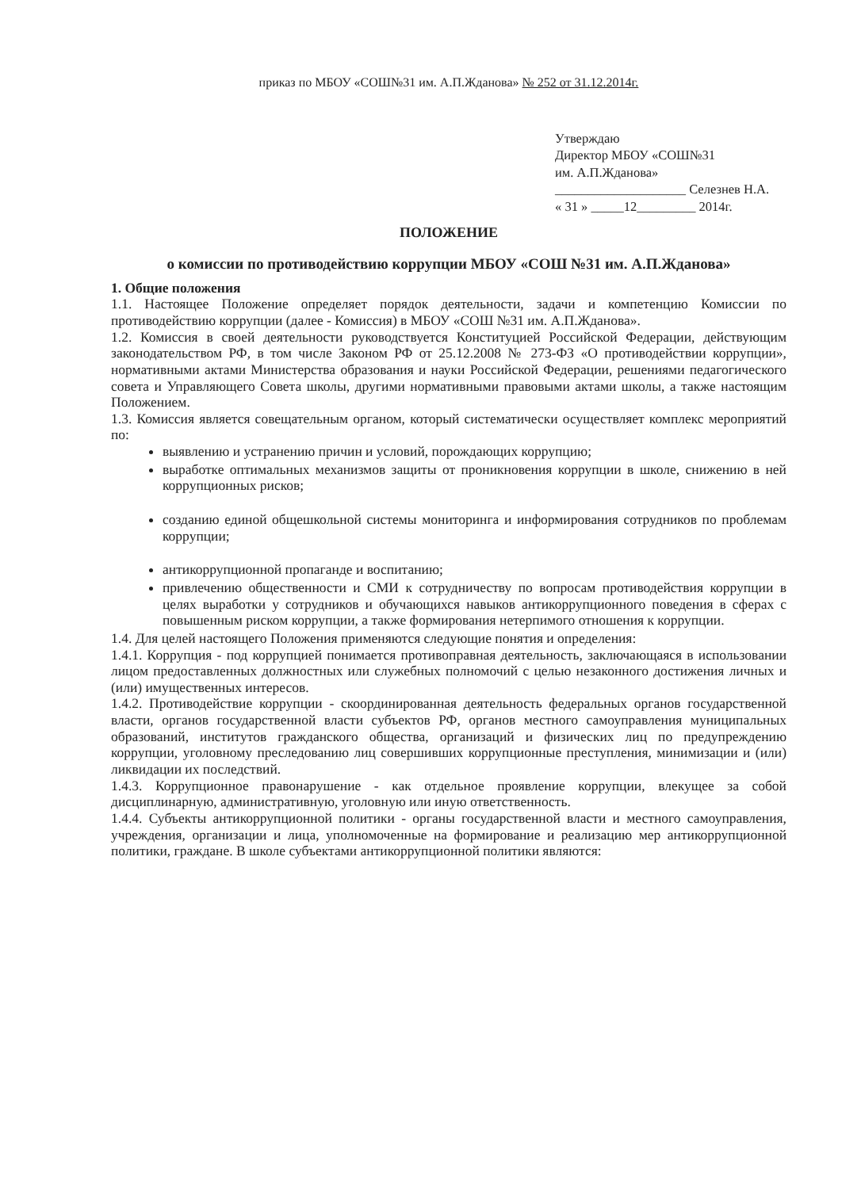приказ по МБОУ «СОШ№31 им. А.П.Жданова» № 252 от 31.12.2014г.
Утверждаю
Директор МБОУ «СОШ№31
им. А.П.Жданова»
____________________ Селезнев Н.А.
« 31 » _____12_________ 2014г.
ПОЛОЖЕНИЕ
о комиссии по противодействию коррупции МБОУ «СОШ №31 им. А.П.Жданова»
1. Общие положения
1.1. Настоящее Положение определяет порядок деятельности, задачи и компетенцию Комиссии по противодействию коррупции (далее - Комиссия) в МБОУ «СОШ №31 им. А.П.Жданова».
1.2. Комиссия в своей деятельности руководствуется Конституцией Российской Федерации, действующим законодательством РФ, в том числе Законом РФ от 25.12.2008 № 273-ФЗ «О противодействии коррупции», нормативными актами Министерства образования и науки Российской Федерации, решениями педагогического совета и Управляющего Совета школы, другими нормативными правовыми актами школы, а также настоящим Положением.
1.3. Комиссия является совещательным органом, который систематически осуществляет комплекс мероприятий по:
выявлению и устранению причин и условий, порождающих коррупцию;
выработке оптимальных механизмов защиты от проникновения коррупции в школе, снижению в ней коррупционных рисков;
созданию единой общешкольной системы мониторинга и информирования сотрудников по проблемам коррупции;
антикоррупционной пропаганде и воспитанию;
привлечению общественности и СМИ к сотрудничеству по вопросам противодействия коррупции в целях выработки у сотрудников и обучающихся навыков антикоррупционного поведения в сферах с повышенным риском коррупции, а также формирования нетерпимого отношения к коррупции.
1.4. Для целей настоящего Положения применяются следующие понятия и определения:
1.4.1. Коррупция - под коррупцией понимается противоправная деятельность, заключающаяся в использовании лицом предоставленных должностных или служебных полномочий с целью незаконного достижения личных и (или) имущественных интересов.
1.4.2. Противодействие коррупции - скоординированная деятельность федеральных органов государственной власти, органов государственной власти субъектов РФ, органов местного самоуправления муниципальных образований, институтов гражданского общества, организаций и физических лиц по предупреждению коррупции, уголовному преследованию лиц совершивших коррупционные преступления, минимизации и (или) ликвидации их последствий.
1.4.3. Коррупционное правонарушение - как отдельное проявление коррупции, влекущее за собой дисциплинарную, административную, уголовную или иную ответственность.
1.4.4. Субъекты антикоррупционной политики - органы государственной власти и местного самоуправления, учреждения, организации и лица, уполномоченные на формирование и реализацию мер антикоррупционной политики, граждане. В школе субъектами антикоррупционной политики являются: